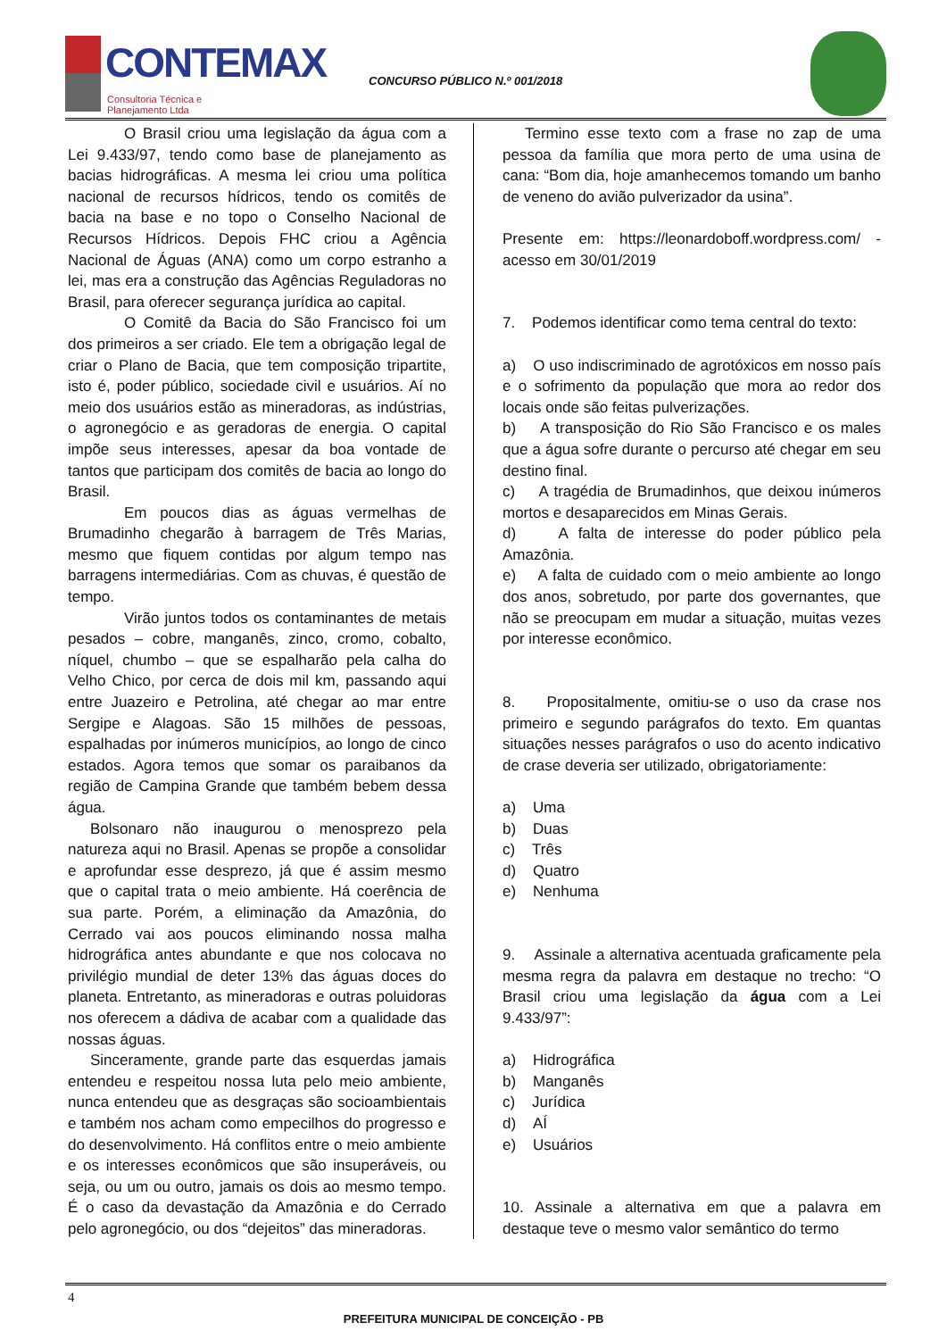CONTEMAX
Consultoria Técnica e Planejamento Ltda
CONCURSO PÚBLICO N.º 001/2018
O Brasil criou uma legislação da água com a Lei 9.433/97, tendo como base de planejamento as bacias hidrográficas. A mesma lei criou uma política nacional de recursos hídricos, tendo os comitês de bacia na base e no topo o Conselho Nacional de Recursos Hídricos. Depois FHC criou a Agência Nacional de Águas (ANA) como um corpo estranho a lei, mas era a construção das Agências Reguladoras no Brasil, para oferecer segurança jurídica ao capital.
O Comitê da Bacia do São Francisco foi um dos primeiros a ser criado. Ele tem a obrigação legal de criar o Plano de Bacia, que tem composição tripartite, isto é, poder público, sociedade civil e usuários. Aí no meio dos usuários estão as mineradoras, as indústrias, o agronegócio e as geradoras de energia. O capital impõe seus interesses, apesar da boa vontade de tantos que participam dos comitês de bacia ao longo do Brasil.
Em poucos dias as águas vermelhas de Brumadinho chegarão à barragem de Três Marias, mesmo que fiquem contidas por algum tempo nas barragens intermediárias. Com as chuvas, é questão de tempo.
Virão juntos todos os contaminantes de metais pesados – cobre, manganês, zinco, cromo, cobalto, níquel, chumbo – que se espalharão pela calha do Velho Chico, por cerca de dois mil km, passando aqui entre Juazeiro e Petrolina, até chegar ao mar entre Sergipe e Alagoas. São 15 milhões de pessoas, espalhadas por inúmeros municípios, ao longo de cinco estados. Agora temos que somar os paraibanos da região de Campina Grande que também bebem dessa água.
Bolsonaro não inaugurou o menosprezo pela natureza aqui no Brasil. Apenas se propõe a consolidar e aprofundar esse desprezo, já que é assim mesmo que o capital trata o meio ambiente. Há coerência de sua parte. Porém, a eliminação da Amazônia, do Cerrado vai aos poucos eliminando nossa malha hidrográfica antes abundante e que nos colocava no privilégio mundial de deter 13% das águas doces do planeta. Entretanto, as mineradoras e outras poluidoras nos oferecem a dádiva de acabar com a qualidade das nossas águas.
Sinceramente, grande parte das esquerdas jamais entendeu e respeitou nossa luta pelo meio ambiente, nunca entendeu que as desgraças são socioambientais e também nos acham como empecilhos do progresso e do desenvolvimento. Há conflitos entre o meio ambiente e os interesses econômicos que são insuperáveis, ou seja, ou um ou outro, jamais os dois ao mesmo tempo. É o caso da devastação da Amazônia e do Cerrado pelo agronegócio, ou dos “dejeitos” das mineradoras.
Termino esse texto com a frase no zap de uma pessoa da família que mora perto de uma usina de cana: “Bom dia, hoje amanhecemos tomando um banho de veneno do avião pulverizador da usina”.
Presente em: https://leonardoboff.wordpress.com/ - acesso em 30/01/2019
7. Podemos identificar como tema central do texto:
a) O uso indiscriminado de agrotóxicos em nosso país e o sofrimento da população que mora ao redor dos locais onde são feitas pulverizações.
b) A transposição do Rio São Francisco e os males que a água sofre durante o percurso até chegar em seu destino final.
c) A tragédia de Brumadinhos, que deixou inúmeros mortos e desaparecidos em Minas Gerais.
d) A falta de interesse do poder público pela Amazônia.
e) A falta de cuidado com o meio ambiente ao longo dos anos, sobretudo, por parte dos governantes, que não se preocupam em mudar a situação, muitas vezes por interesse econômico.
8. Propositalmente, omitiu-se o uso da crase nos primeiro e segundo parágrafos do texto. Em quantas situações nesses parágrafos o uso do acento indicativo de crase deveria ser utilizado, obrigatoriamente:
a) Uma
b) Duas
c) Três
d) Quatro
e) Nenhuma
9. Assinale a alternativa acentuada graficamente pela mesma regra da palavra em destaque no trecho: “O Brasil criou uma legislação da água com a Lei 9.433/97”:
a) Hidrográfica
b) Manganês
c) Jurídica
d) AÍ
e) Usuários
10. Assinale a alternativa em que a palavra em destaque teve o mesmo valor semântico do termo
4
PREFEITURA MUNICIPAL DE CONCEIÇÃO - PB